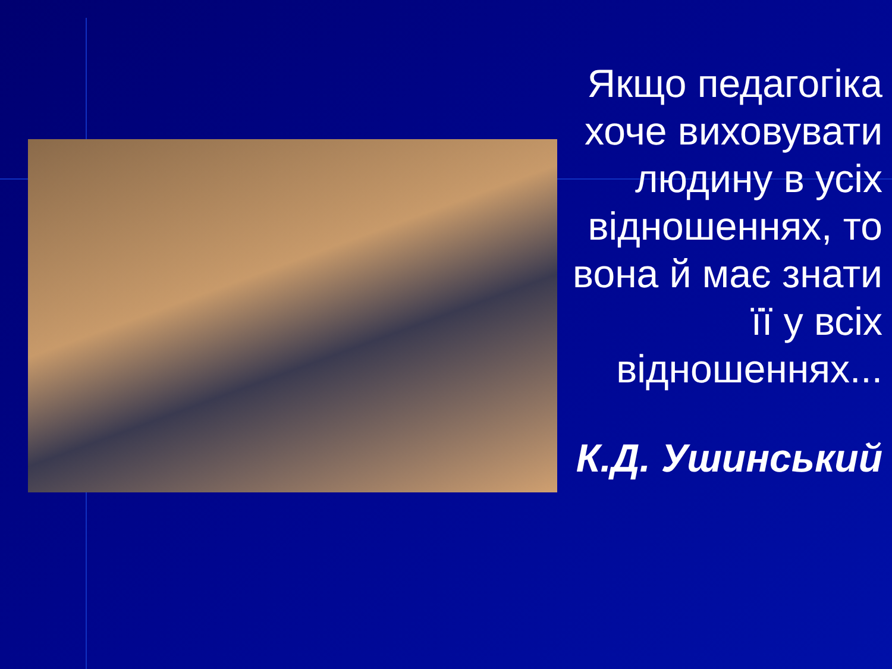Якщо педагогіка хоче виховувати людину в усіх відношеннях, то вона й має знати її у всіх відношеннях...
К.Д. Ушинський